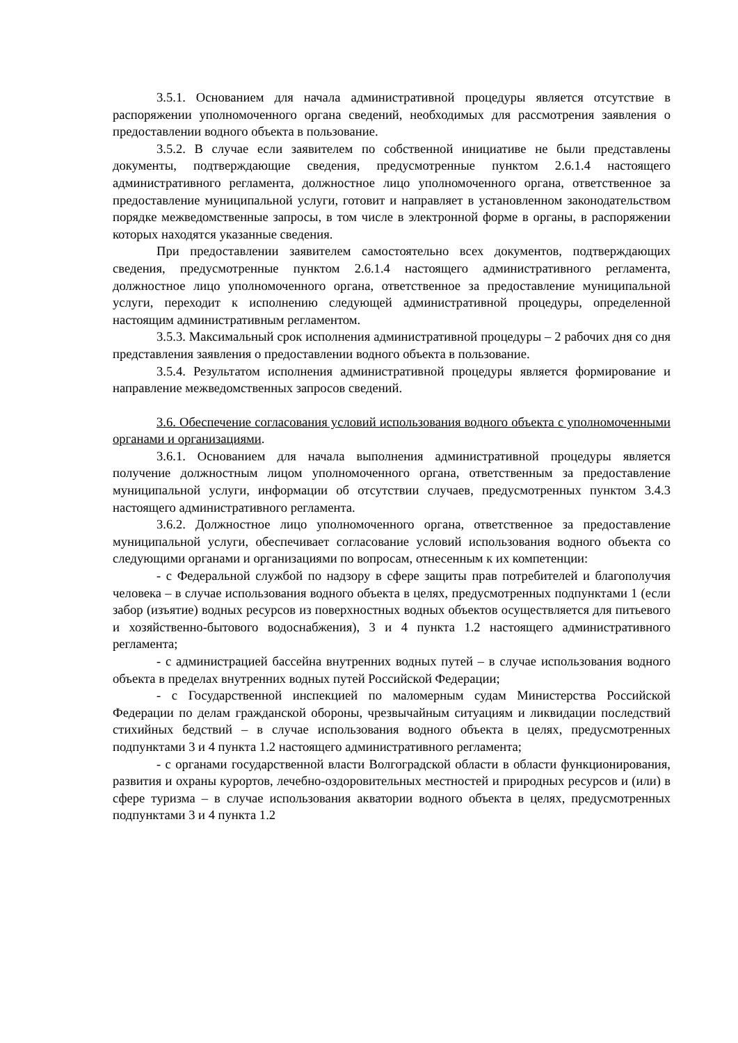3.5.1. Основанием для начала административной процедуры является отсутствие в распоряжении уполномоченного органа сведений, необходимых для рассмотрения заявления о предоставлении водного объекта в пользование.
3.5.2. В случае если заявителем по собственной инициативе не были представлены документы, подтверждающие сведения, предусмотренные пунктом 2.6.1.4 настоящего административного регламента, должностное лицо уполномоченного органа, ответственное за предоставление муниципальной услуги, готовит и направляет в установленном законодательством порядке межведомственные запросы, в том числе в электронной форме в органы, в распоряжении которых находятся указанные сведения.
При предоставлении заявителем самостоятельно всех документов, подтверждающих сведения, предусмотренные пунктом 2.6.1.4 настоящего административного регламента, должностное лицо уполномоченного органа, ответственное за предоставление муниципальной услуги, переходит к исполнению следующей административной процедуры, определенной настоящим административным регламентом.
3.5.3. Максимальный срок исполнения административной процедуры – 2 рабочих дня со дня представления заявления о предоставлении водного объекта в пользование.
3.5.4. Результатом исполнения административной процедуры является формирование и направление межведомственных запросов сведений.
3.6. Обеспечение согласования условий использования водного объекта с уполномоченными органами и организациями.
3.6.1. Основанием для начала выполнения административной процедуры является получение должностным лицом уполномоченного органа, ответственным за предоставление муниципальной услуги, информации об отсутствии случаев, предусмотренных пунктом 3.4.3 настоящего административного регламента.
3.6.2. Должностное лицо уполномоченного органа, ответственное за предоставление муниципальной услуги, обеспечивает согласование условий использования водного объекта со следующими органами и организациями по вопросам, отнесенным к их компетенции:
- с Федеральной службой по надзору в сфере защиты прав потребителей и благополучия человека – в случае использования водного объекта в целях, предусмотренных подпунктами 1 (если забор (изъятие) водных ресурсов из поверхностных водных объектов осуществляется для питьевого и хозяйственно-бытового водоснабжения), 3 и 4 пункта 1.2 настоящего административного регламента;
- с администрацией бассейна внутренних водных путей – в случае использования водного объекта в пределах внутренних водных путей Российской Федерации;
- с Государственной инспекцией по маломерным судам Министерства Российской Федерации по делам гражданской обороны, чрезвычайным ситуациям и ликвидации последствий стихийных бедствий – в случае использования водного объекта в целях, предусмотренных подпунктами 3 и 4 пункта 1.2 настоящего административного регламента;
- с органами государственной власти Волгоградской области в области функционирования, развития и охраны курортов, лечебно-оздоровительных местностей и природных ресурсов и (или) в сфере туризма – в случае использования акватории водного объекта в целях, предусмотренных подпунктами 3 и 4 пункта 1.2